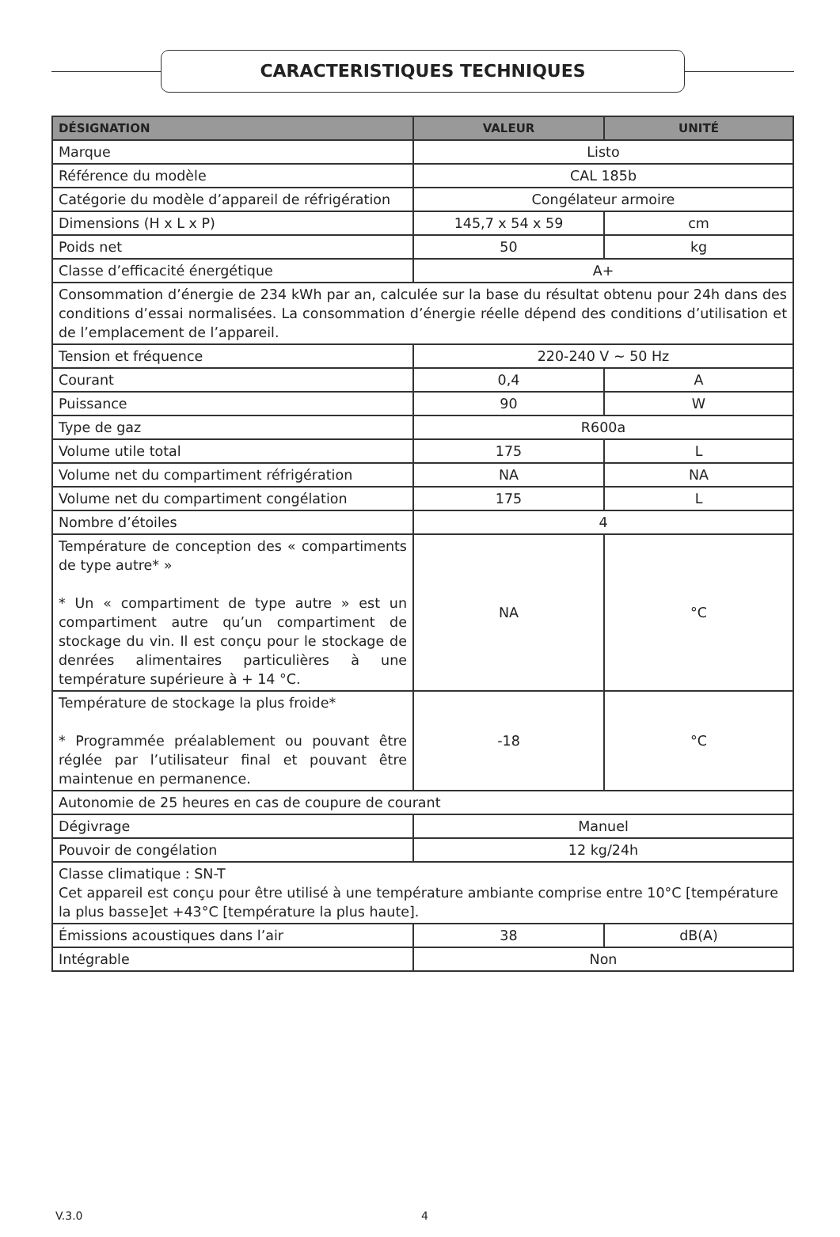CARACTERISTIQUES TECHNIQUES
| DÉSIGNATION | VALEUR | UNITÉ |
| --- | --- | --- |
| Marque | Listo | |
| Référence du modèle | CAL 185b | |
| Catégorie du modèle d’appareil de réfrigération | Congélateur armoire | |
| Dimensions (H x L x P) | 145,7 x 54 x 59 | cm |
| Poids net | 50 | kg |
| Classe d’efficacité énergétique | A+ | |
| Consommation d’énergie de 234 kWh par an, calculée sur la base du résultat obtenu pour 24h dans des conditions d’essai normalisées. La consommation d’énergie réelle dépend des conditions d’utilisation et de l’emplacement de l’appareil. | | |
| Tension et fréquence | 220-240 V ~ 50 Hz | |
| Courant | 0,4 | A |
| Puissance | 90 | W |
| Type de gaz | R600a | |
| Volume utile total | 175 | L |
| Volume net du compartiment réfrigération | NA | NA |
| Volume net du compartiment congélation | 175 | L |
| Nombre d’étoiles | 4 | |
| Température de conception des « compartiments de type autre* » * Un « compartiment de type autre » est un compartiment autre qu’un compartiment de stockage du vin. Il est conçu pour le stockage de denrées alimentaires particulières à une température supérieure à + 14 °C. | NA | °C |
| Température de stockage la plus froide* * Programmée préalablement ou pouvant être réglée par l’utilisateur final et pouvant être maintenue en permanence. | -18 | °C |
| Autonomie de 25 heures en cas de coupure de courant | | |
| Dégivrage | Manuel | |
| Pouvoir de congélation | 12 kg/24h | |
| Classe climatique : SN-T Cet appareil est conçu pour être utilisé à une température ambiante comprise entre 10°C [température la plus basse]et +43°C [température la plus haute]. | | |
| Émissions acoustiques dans l’air | 38 | dB(A) |
| Intégrable | Non | |
V.3.0 4